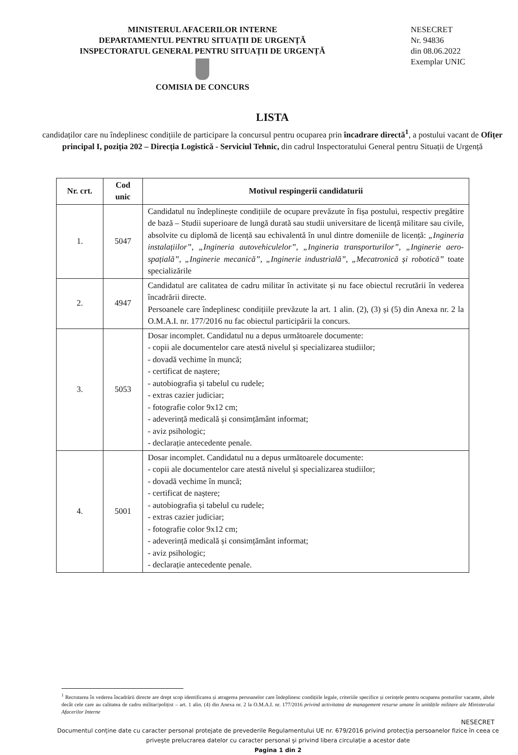MINISTERUL AFACERILOR INTERNE
DEPARTAMENTUL PENTRU SITUAȚII DE URGENȚĂ
INSPECTORATUL GENERAL PENTRU SITUAȚII DE URGENȚĂ
COMISIA DE CONCURS
NESECRET
Nr. 94836
din 08.06.2022
Exemplar UNIC
LISTA
candidaților care nu îndeplinesc condițiile de participare la concursul pentru ocuparea prin încadrare directă<sup>1</sup>, a postului vacant de Ofițer principal I, poziția 202 – Direcția Logistică - Serviciul Tehnic, din cadrul Inspectoratului General pentru Situații de Urgență
| Nr. crt. | Cod unic | Motivul respingerii candidaturii |
| --- | --- | --- |
| 1. | 5047 | Candidatul nu îndeplinește condițiile de ocupare prevăzute în fișa postului, respectiv pregătire de bază – Studii superioare de lungă durată sau studii universitare de licență militare sau civile, absolvite cu diplomă de licență sau echivalentă în unul dintre domeniile de licență: „Ingineria instalațiilor”, „Ingineria autovehiculelor”, „Ingineria transporturilor”, „Inginerie aero-spațială”, „Inginerie mecanică”, „Inginerie industrială”, „Mecatronică și robotică” toate specializările |
| 2. | 4947 | Candidatul are calitatea de cadru militar în activitate și nu face obiectul recrutării în vederea încadrării directe. Persoanele care îndeplinesc condițiile prevăzute la art. 1 alin. (2), (3) și (5) din Anexa nr. 2 la O.M.A.I. nr. 177/2016 nu fac obiectul participării la concurs. |
| 3. | 5053 | Dosar incomplet. Candidatul nu a depus următoarele documente: - copii ale documentelor care atestă nivelul și specializarea studiilor; - dovadă vechime în muncă; - certificat de naștere; - autobiografia și tabelul cu rudele; - extras cazier judiciar; - fotografie color 9x12 cm; - adeverință medicală și consimțământ informat; - aviz psihologic; - declarație antecedente penale. |
| 4. | 5001 | Dosar incomplet. Candidatul nu a depus următoarele documente: - copii ale documentelor care atestă nivelul și specializarea studiilor; - dovadă vechime în muncă; - certificat de naștere; - autobiografia și tabelul cu rudele; - extras cazier judiciar; - fotografie color 9x12 cm; - adeverință medicală și consimțământ informat; - aviz psihologic; - declarație antecedente penale. |
<sup>1</sup> Recrutarea în vederea încadrării directe are drept scop identificarea și atragerea persoanelor care îndeplinesc condițiile legale, criteriile specifice și cerințele pentru ocuparea posturilor vacante, altele decât cele care au calitatea de cadru militar/polițist – art. 1 alin. (4) din Anexa nr. 2 la O.M.A.I. nr. 177/2016 privind activitatea de management resurse umane în unitățile militare ale Ministerului Afacerilor Interne
NESECRET
Documentul conține date cu caracter personal protejate de prevederile Regulamentului UE nr. 679/2016 privind protecția persoanelor fizice în ceea ce privește prelucrarea datelor cu caracter personal și privind libera circulație a acestor date
Pagina 1 din 2